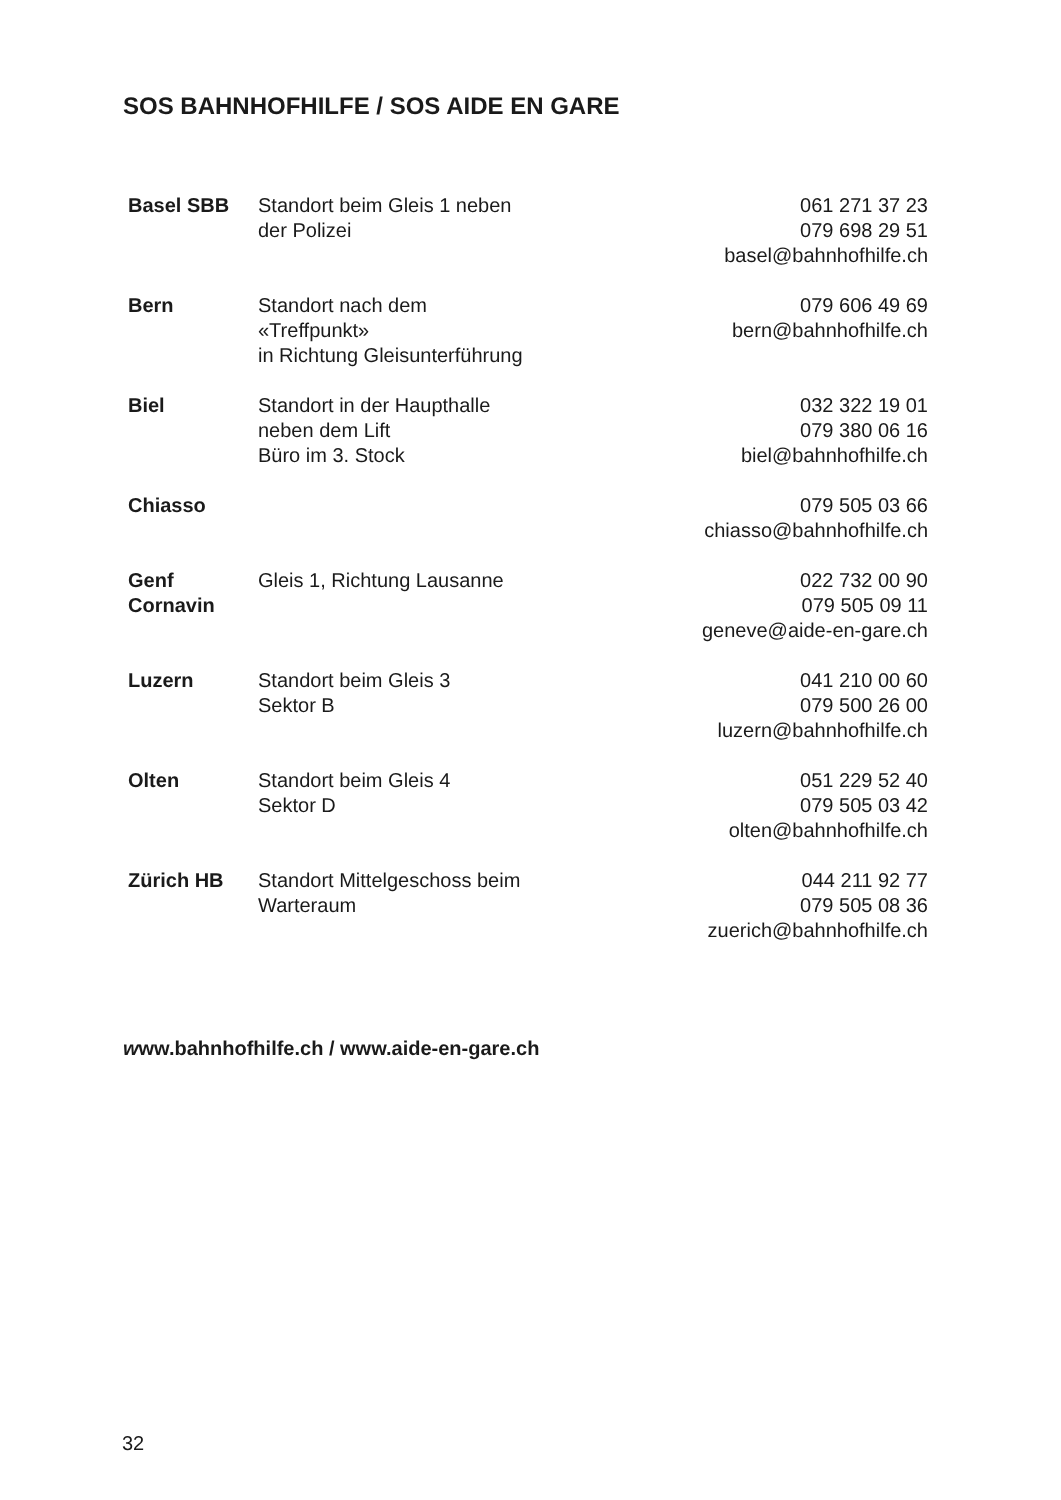SOS BAHNHOFHILFE / SOS AIDE EN GARE
| Basel SBB | Standort beim Gleis 1 neben der Polizei | 061 271 37 23 079 698 29 51 basel@bahnhofhilfe.ch |
| Bern | Standort nach dem «Treffpunkt» in Richtung Gleisunterführung | 079 606 49 69 bern@bahnhofhilfe.ch |
| Biel | Standort in der Haupthalle neben dem Lift Büro im 3. Stock | 032 322 19 01 079 380 06 16 biel@bahnhofhilfe.ch |
| Chiasso | | 079 505 03 66 chiasso@bahnhofhilfe.ch |
| Genf Cornavin | Gleis 1, Richtung Lausanne | 022 732 00 90 079 505 09 11 geneve@aide-en-gare.ch |
| Luzern | Standort beim Gleis 3 Sektor B | 041 210 00 60 079 500 26 00 luzern@bahnhofhilfe.ch |
| Olten | Standort beim Gleis 4 Sektor D | 051 229 52 40 079 505 03 42 olten@bahnhofhilfe.ch |
| Zürich HB | Standort Mittelgeschoss beim Warteraum | 044 211 92 77 079 505 08 36 zuerich@bahnhofhilfe.ch |
www.bahnhofhilfe.ch / www.aide-en-gare.ch
32